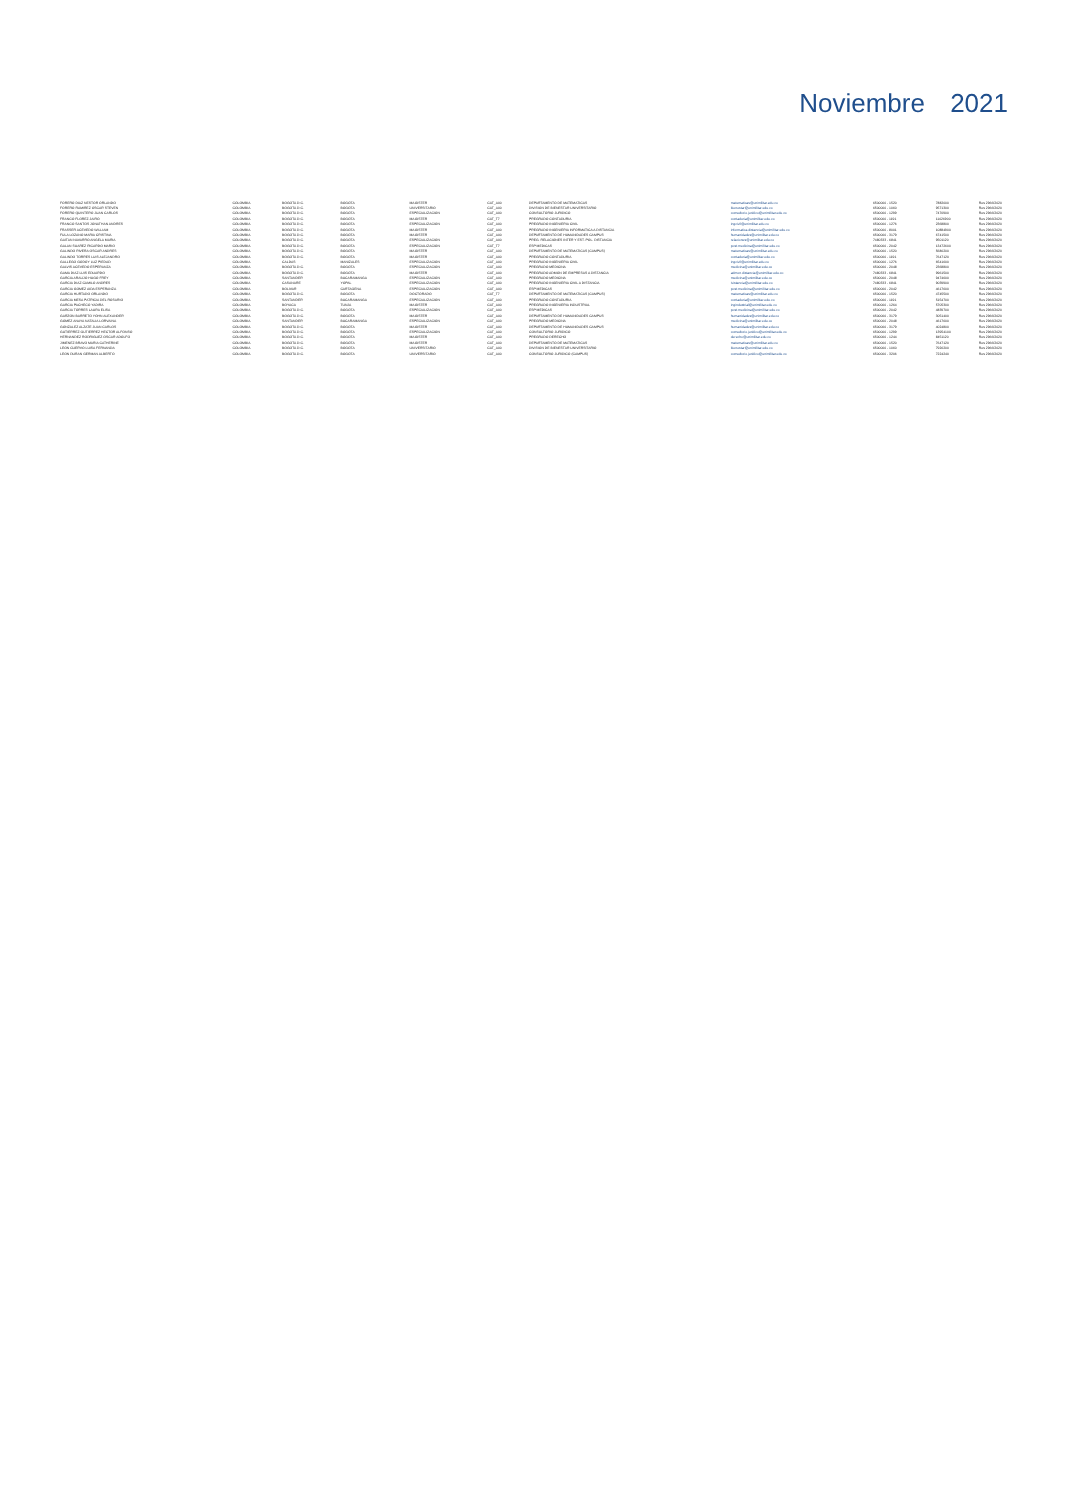Noviembre 2021
| FORERO DIAZ NESTOR ORLANDO | COLOMBIA | BOGOTA D.C. | BOGOTA | MAGISTER | CAT_A00 | DEPARTAMENTO DE MATEMATICAS | matematicas@unimilitar.edu.co | 6500000 - 1520 | 7882000 | Res 2966/2020 |
| FORERO RAMIREZ OSCAR STEVEN | COLOMBIA | BOGOTA D.C. | BOGOTA | UNIVERSITARIO | CAT_A00 | DIVISION DE BIENESTAR UNIVERSITARIO | bienestar@unimilitar.edu.co | 6500000 - 1060 | 9571300 | Res 2966/2020 |
| FORERO QUINTERO JUAN CARLOS | COLOMBIA | BOGOTA D.C. | BOGOTA | ESPECIALIZACION | CAT_A00 | CONSULTORIO JURIDICO | consultorio.juridico@unimilitar.edu.co | 6500000 - 1299 | 7470900 | Res 2966/2020 |
| FRANCO FLOREZ JAIRO | COLOMBIA | BOGOTA D.C. | BOGOTA | MAGISTER | CAT_T7 | PREGRADO CONTADURIA | contaduria@unimilitar.edu.co | 6500000 - 1191 | 11026900 | Res 2966/2020 |
| FRANCO SANTOS JONATHAN ANDRES | COLOMBIA | BOGOTA D.C. | BOGOTA | ESPECIALIZACION | CAT_A00 | PREGRADO INGENIERIA CIVIL | ingcivil@unimilitar.edu.co | 6500000 - 1276 | 2368800 | Res 2966/2020 |
| FRASSER ACEVEDO WILLIAM | COLOMBIA | BOGOTA D.C. | BOGOTA | MAGISTER | CAT_A00 | PREGRADO INGENIERIA INFORMATICA A DISTANCIA | informatica.distancia@unimilitar.edu.co | 6500000 - 8001 | 10884900 | Res 2966/2020 |
| FULA LOZANO MARIA CRISTINA | COLOMBIA | BOGOTA D.C. | BOGOTA | MAGISTER | CAT_A00 | DEPARTAMENTO DE HUMANIDADES CAMPUS | humanidades@unimilitar.edu.co | 6500000 - 3179 | 6741500 | Res 2966/2020 |
| GAITAN NAVARRO ANGELA MARIA | COLOMBIA | BOGOTA D.C. | BOGOTA | ESPECIALIZACION | CAT_A00 | PREG. RELACIONES INTER Y EST. POL. DISTANCIA | relaciones@unimilitar.edu.co | 7480333 - 6841 | 9501120 | Res 2966/2020 |
| GALAN SUAREZ RICARDO MARIO | COLOMBIA | BOGOTA D.C. | BOGOTA | ESPECIALIZACION | CAT_T7 | ESP MEDICAS | post.medicina@unimilitar.edu.co | 6500000 - 2042 | 13472600 | Res 2966/2020 |
| GALINDO RIVERA OSCAR ANDRES | COLOMBIA | BOGOTA D.C. | BOGOTA | MAGISTER | CAT_A00 | DEPARTAMENTO DE MATEMATICAS (CAMPUS) | matematicas@unimilitar.edu.co | 6500000 - 1520 | 5680200 | Res 2966/2020 |
| GALINDO TORRES LUIS ALEJANDRO | COLOMBIA | BOGOTA D.C. | BOGOTA | MAGISTER | CAT_A00 | PREGRADO CONTADURIA | contaduria@unimilitar.edu.co | 6500000 - 1191 | 7647120 | Res 2966/2020 |
| GALLEGO GODOY LUZ PIEDAD | COLOMBIA | CALDAS | MANIZALES | ESPECIALIZACION | CAT_A00 | PREGRADO INGENIERIA CIVIL | ingcivil@unimilitar.edu.co | 6500000 - 1276 | 6541600 | Res 2966/2020 |
| GALVIS ACEVEDO ESPERANZA | COLOMBIA | BOGOTA D.C. | BOGOTA | ESPECIALIZACION | CAT_A00 | PREGRADO MEDICINA | medicina@unimilitar.edu.co | 6500000 - 2048 | 2368800 | Res 2966/2020 |
| GAMA DIAZ LUIS EDUARDO | COLOMBIA | BOGOTA D.C. | BOGOTA | MAGISTER | CAT_A00 | PREGRADO ADMON DE EMPRESAS A DISTANCIA | admon.distancia@unimilitar.edu.co | 7480333 - 6841 | 9961500 | Res 2966/2020 |
| GARCIA ARAUJO HUGO FREY | COLOMBIA | SANTANDER | BUCARAMANGA | ESPECIALIZACION | CAT_A00 | PREGRADO MEDICINA | medicina@unimilitar.edu.co | 6500000 - 2048 | 9474600 | Res 2966/2020 |
| GARCIA DIAZ CAMILO ANDRES | COLOMBIA | CASANARE | YOPAL | ESPECIALIZACION | CAT_A00 | PREGRADO INGENIERIA CIVIL A DISTANCIA | ivistancia@unimilitar.edu.co | 7480333 - 6841 | 9039900 | Res 2966/2020 |
| GARCIA GOMEZ AIDA ESPERANZA | COLOMBIA | BOLIVAR | CARTAGENA | ESPECIALIZACION | CAT_A00 | ESP MEDICAS | post.medicina@unimilitar.edu.co | 6500000 - 2042 | 4617600 | Res 2966/2020 |
| GARCIA HURTADO ORLANDO | COLOMBIA | BOGOTA D.C. | BOGOTA | DOCTORADO | CAT_T7 | DEPARTAMENTO DE MATEMATICAS (CAMPUS) | matematicas@unimilitar.edu.co | 6500000 - 1520 | 4745500 | Res 2966/2020 |
| GARCIA MESA PATRICIA DEL ROSARIO | COLOMBIA | SANTANDER | BUCARAMANGA | ESPECIALIZACION | CAT_A00 | PREGRADO CONTADURIA | contaduria@unimilitar.edu.co | 6500000 - 1191 | 5154700 | Res 2966/2020 |
| GARCIA PACHECO YADIRA | COLOMBIA | BOYACA | TUNJA | MAGISTER | CAT_A00 | PREGRADO INGENIERIA INDUSTRIAL | ingindustrial@unimilitar.edu.co | 6500000 - 1264 | 5705300 | Res 2966/2020 |
| GARCIA TORRES LAURA ELISA | COLOMBIA | BOGOTA D.C. | BOGOTA | ESPECIALIZACION | CAT_A00 | ESP MEDICAS | post.medicina@unimilitar.edu.co | 6500000 - 2042 | 4839700 | Res 2966/2020 |
| GARZON BARRETO YOHN ALEXANDER | COLOMBIA | BOGOTA D.C. | BOGOTA | MAGISTER | CAT_A00 | DEPARTAMENTO DE HUMANIDADES CAMPUS | humanidades@unimilitar.edu.co | 6500000 - 3179 | 3051400 | Res 2966/2020 |
| GOMEZ ANAYA NATALIA LORVAINA | COLOMBIA | SANTANDER | BUCARAMANGA | ESPECIALIZACION | CAT_A00 | PREGRADO MEDICINA | medicina@unimilitar.edu.co | 6500000 - 2048 | 4617600 | Res 2966/2020 |
| GONZALEZ ALZATE JUAN CARLOS | COLOMBIA | BOGOTA D.C. | BOGOTA | MAGISTER | CAT_A00 | DEPARTAMENTO DE HUMANIDADES CAMPUS | humanidades@unimilitar.edu.co | 6500000 - 3179 | 4024800 | Res 2966/2020 |
| GUTIERREZ GUTIERREZ HECTOR ALFONSO | COLOMBIA | BOGOTA D.C. | BOGOTA | ESPECIALIZACION | CAT_A00 | CONSULTORIO JURIDICO | consultorio.juridico@unimilitar.edu.co | 6500000 - 1299 | 13954100 | Res 2966/2020 |
| HERNANDEZ RODRIGUEZ OSCAR ADOLFO | COLOMBIA | BOGOTA D.C. | BOGOTA | MAGISTER | CAT_A00 | PREGRADO DERECHO | derecho@unimilitar.edu.co | 6500000 - 1244 | 8451120 | Res 2966/2020 |
| JIMENEZ BRAVO MARIA CATHERINE | COLOMBIA | BOGOTA D.C. | BOGOTA | MAGISTER | CAT_A00 | DEPARTAMENTO DE MATEMATICAS | matematicas@unimilitar.edu.co | 6500000 - 1520 | 7647120 | Res 2966/2020 |
| LEON CUERVO LUISA FERNANDA | COLOMBIA | BOGOTA D.C. | BOGOTA | UNIVERSITARIO | CAT_A00 | DIVISION DE BIENESTAR UNIVERSITARIO | bienestar@unimilitar.edu.co | 6500000 - 1060 | 7926200 | Res 2966/2020 |
| LEON DURAN GERMAN ALBERTO | COLOMBIA | BOGOTA D.C. | BOGOTA | UNIVERSITARIO | CAT_A00 | CONSULTORIO JURIDICO (CAMPUS) | consultorio.juridico@unimilitar.edu.co | 6500000 - 3206 | 7224240 | Res 2966/2020 |